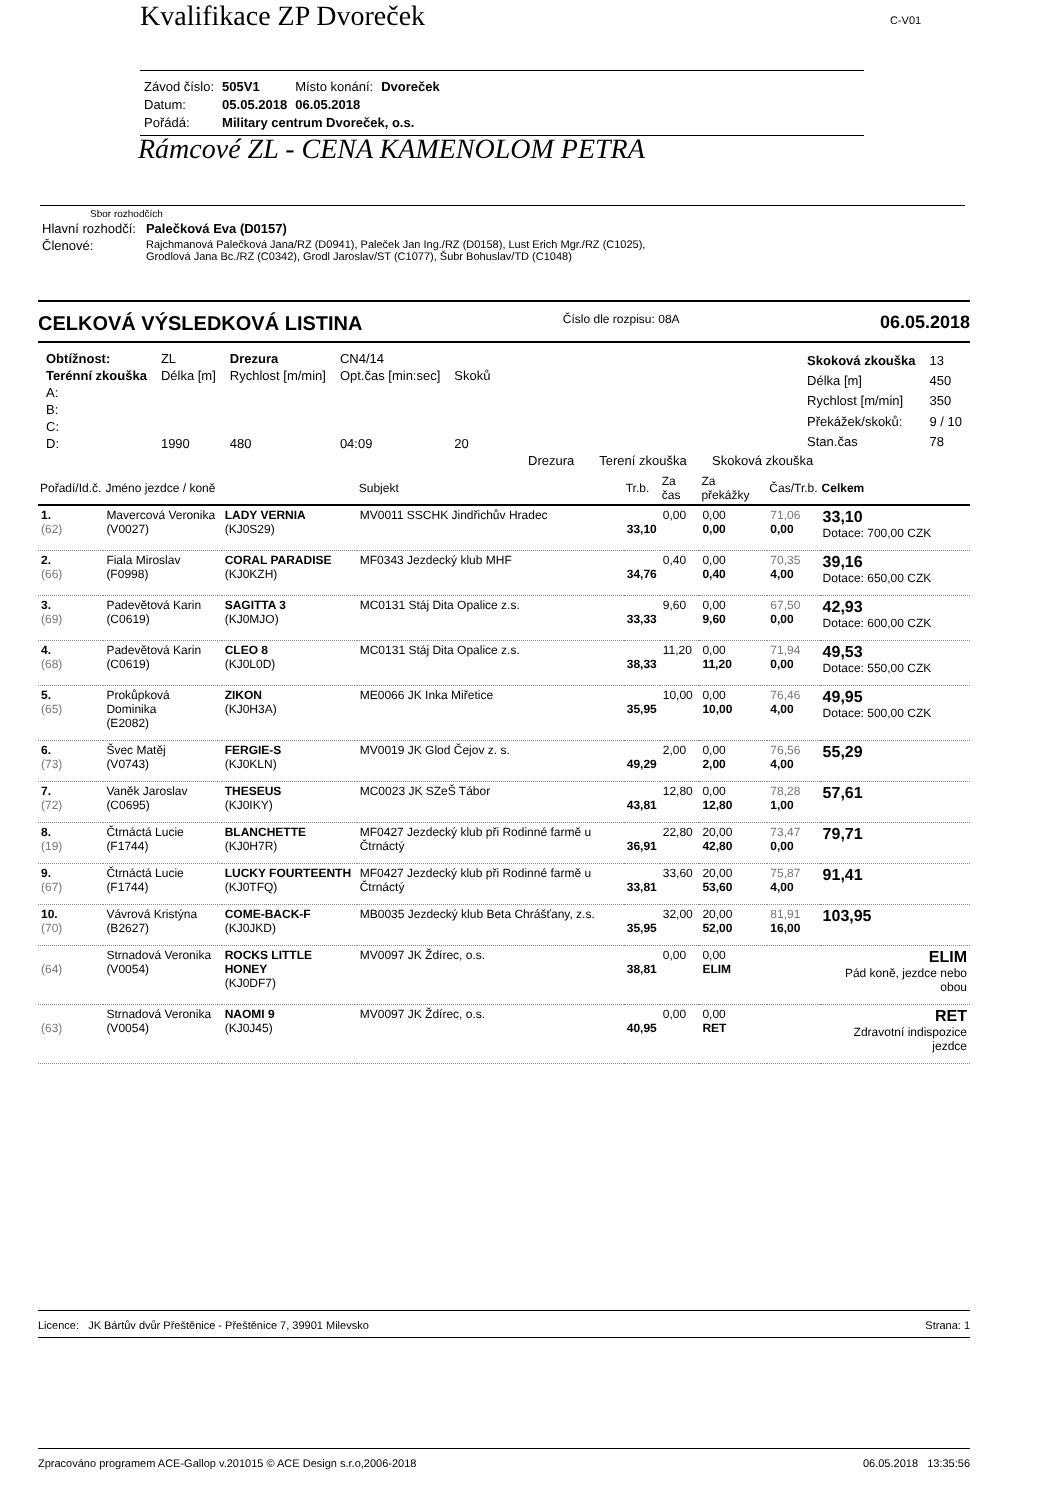Kvalifikace ZP Dvoreček C-V01
| Závod číslo: | 505V1 | Místo konání: | Dvoreček |
| Datum: | 05.05.2018 | 06.05.2018 | |
| Pořádá: | Military centrum Dvoreček, o.s. | | |
Rámcové ZL - CENA KAMENOLOM PETRA
Sbor rozhodčích
| Hlavní rozhodčí: | Palečková Eva (D0157) |
| Členové: | Rajchmanová Palečková Jana/RZ (D0941), Paleček Jan Ing./RZ (D0158), Lust Erich Mgr./RZ (C1025), Grodlová Jana Bc./RZ (C0342), Grodl Jaroslav/ST (C1077), Šubr Bohuslav/TD (C1048) |
CELKOVÁ VÝSLEDKOVÁ LISTINA Číslo dle rozpisu: 08A 06.05.2018
| Obtížnost: | ZL | Drezura | CN4/14 | |
| Terénní zkouška | Délka [m] | Rychlost [m/min] | Opt.čas [min:sec] | Skoků |
| A: | | | | |
| B: | | | | |
| C: | | | | |
| D: | 1990 | 480 | 04:09 | 20 |
| Skoková zkouška | 13 |
| Délka [m] | 450 |
| Rychlost [m/min] | 350 |
| Překážek/skoků: | 9 / 10 |
| Stan.čas | 78 |
Drezura Terení zkouška Skoková zkouška
| Pořadí/Id.č. | Jméno jezdce / koně | | Subjekt | Tr.b. | Za čas | Za překážky | Čas/Tr.b. | Celkem |
| --- | --- | --- | --- | --- | --- | --- | --- | --- |
| 1. (62) | Mavercová Veronika (V0027) | LADY VERNIA (KJ0S29) | MV0011 SSCHK Jindřichův Hradec | 33,10 | 0,00 | 0,00 0,00 | 71,06 0,00 | 33,10 Dotace: 700,00 CZK |
| 2. (66) | Fiala Miroslav (F0998) | CORAL PARADISE (KJ0KZH) | MF0343 Jezdecký klub MHF | 34,76 | 0,40 | 0,00 0,40 | 70,35 4,00 | 39,16 Dotace: 650,00 CZK |
| 3. (69) | Padevětová Karin (C0619) | SAGITTA 3 (KJ0MJO) | MC0131 Stáj Dita Opalice z.s. | 33,33 | 9,60 | 0,00 9,60 | 67,50 0,00 | 42,93 Dotace: 600,00 CZK |
| 4. (68) | Padevětová Karin (C0619) | CLEO 8 (KJ0L0D) | MC0131 Stáj Dita Opalice z.s. | 38,33 | 11,20 | 0,00 11,20 | 71,94 0,00 | 49,53 Dotace: 550,00 CZK |
| 5. (65) | Prokůpková Dominika (E2082) | ZIKON (KJ0H3A) | ME0066 JK Inka Miřetice | 35,95 | 10,00 | 0,00 10,00 | 76,46 4,00 | 49,95 Dotace: 500,00 CZK |
| 6. (73) | Švec Matěj (V0743) | FERGIE-S (KJ0KLN) | MV0019 JK Glod Čejov z. s. | 49,29 | 2,00 | 0,00 2,00 | 76,56 4,00 | 55,29 |
| 7. (72) | Vaněk Jaroslav (C0695) | THESEUS (KJ0IKY) | MC0023 JK SZeŠ Tábor | 43,81 | 12,80 | 0,00 12,80 | 78,28 1,00 | 57,61 |
| 8. (19) | Čtrnáctá Lucie (F1744) | BLANCHETTE (KJ0H7R) | MF0427 Jezdecký klub při Rodinné farmě u Čtrnáctý | 36,91 | 22,80 | 20,00 42,80 | 73,47 0,00 | 79,71 |
| 9. (67) | Čtrnáctá Lucie (F1744) | LUCKY FOURTEENTH (KJ0TFQ) | MF0427 Jezdecký klub při Rodinné farmě u Čtrnáctý | 33,81 | 33,60 | 20,00 53,60 | 75,87 4,00 | 91,41 |
| 10. (70) | Vávrová Kristýna (B2627) | COME-BACK-F (KJ0JKD) | MB0035 Jezdecký klub Beta Chrášťany, z.s. | 35,95 | 32,00 | 20,00 52,00 | 81,91 16,00 | 103,95 |
| (64) | Strnadová Veronika (V0054) | ROCKS LITTLE HONEY (KJ0DF7) | MV0097 JK Ždírec, o.s. | 38,81 | 0,00 | 0,00 ELIM | | ELIM Pád koně, jezdce nebo obou |
| (63) | Strnadová Veronika (V0054) | NAOMI 9 (KJ0J45) | MV0097 JK Ždírec, o.s. | 40,95 | 0,00 | 0,00 RET | | RET Zdravotní indispozice jezdce |
Licence: JK Bártův dvůr Přeštěnice - Přeštěnice 7, 39901 Milevsko Strana: 1
Zpracováno programem ACE-Gallop v.201015 © ACE Design s.r.o,2006-2018 06.05.2018 13:35:56